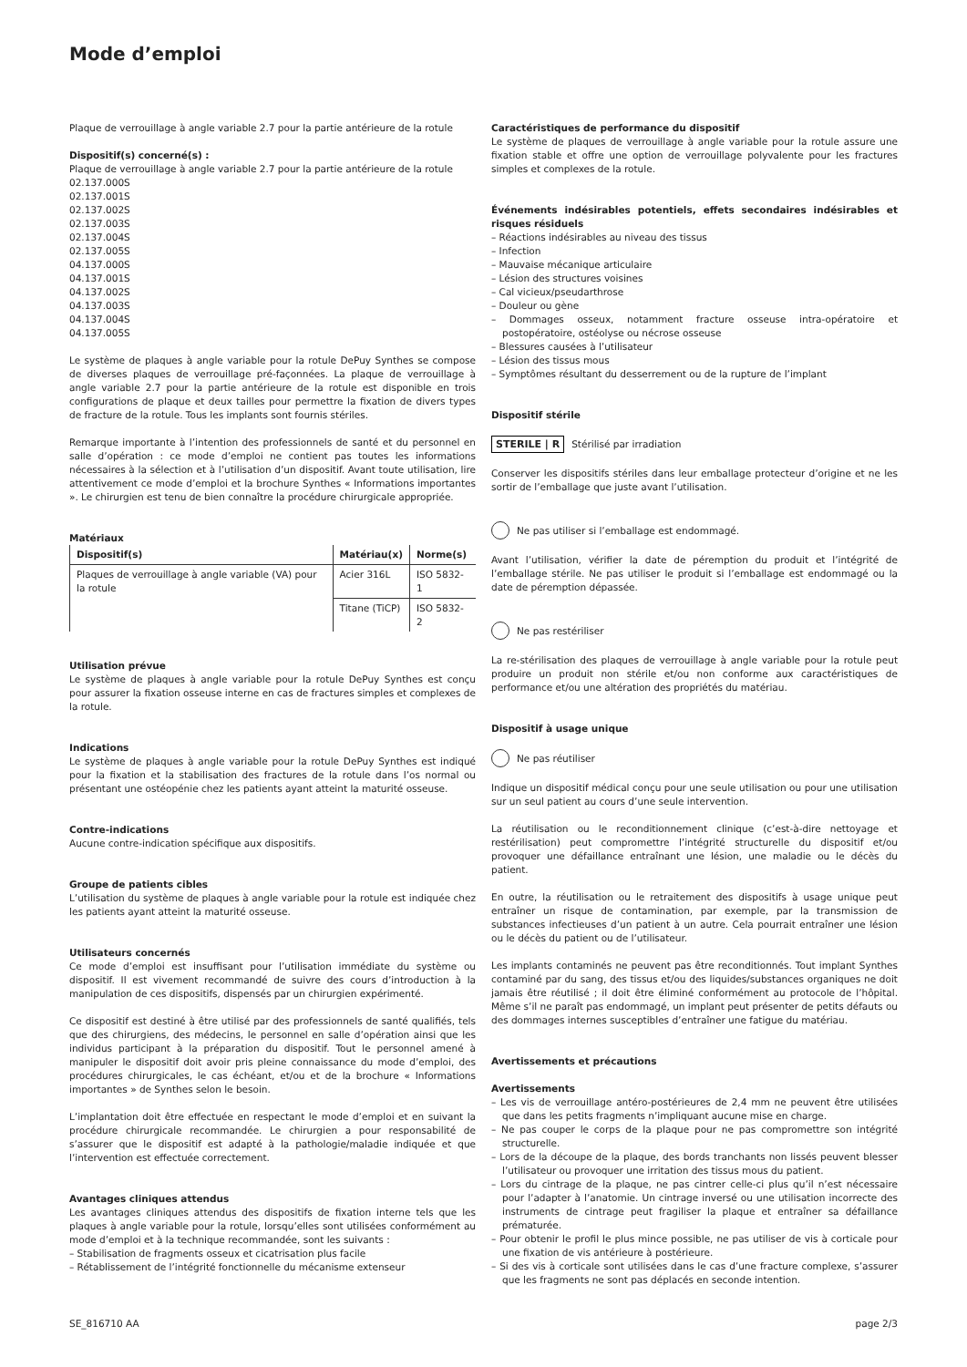Mode d’emploi
Plaque de verrouillage à angle variable 2.7 pour la partie antérieure de la rotule
Dispositif(s) concerné(s) :
Plaque de verrouillage à angle variable 2.7 pour la partie antérieure de la rotule
02.137.000S
02.137.001S
02.137.002S
02.137.003S
02.137.004S
02.137.005S
04.137.000S
04.137.001S
04.137.002S
04.137.003S
04.137.004S
04.137.005S
Le système de plaques à angle variable pour la rotule DePuy Synthes se compose de diverses plaques de verrouillage pré-façonnées. La plaque de verrouillage à angle variable 2.7 pour la partie antérieure de la rotule est disponible en trois configurations de plaque et deux tailles pour permettre la fixation de divers types de fracture de la rotule. Tous les implants sont fournis stériles.
Remarque importante à l’intention des professionnels de santé et du personnel en salle d’opération : ce mode d’emploi ne contient pas toutes les informations nécessaires à la sélection et à l’utilisation d’un dispositif. Avant toute utilisation, lire attentivement ce mode d’emploi et la brochure Synthes « Informations importantes ». Le chirurgien est tenu de bien connaître la procédure chirurgicale appropriée.
Matériaux
| Dispositif(s) | Matériau(x) | Norme(s) |
| --- | --- | --- |
| Plaques de verrouillage à angle variable (VA) pour la rotule | Acier 316L | ISO 5832-1 |
| | Titane (TiCP) | ISO 5832-2 |
Utilisation prévue
Le système de plaques à angle variable pour la rotule DePuy Synthes est conçu pour assurer la fixation osseuse interne en cas de fractures simples et complexes de la rotule.
Indications
Le système de plaques à angle variable pour la rotule DePuy Synthes est indiqué pour la fixation et la stabilisation des fractures de la rotule dans l’os normal ou présentant une ostéopénie chez les patients ayant atteint la maturité osseuse.
Contre-indications
Aucune contre-indication spécifique aux dispositifs.
Groupe de patients cibles
L’utilisation du système de plaques à angle variable pour la rotule est indiquée chez les patients ayant atteint la maturité osseuse.
Utilisateurs concernés
Ce mode d’emploi est insuffisant pour l’utilisation immédiate du système ou dispositif. Il est vivement recommandé de suivre des cours d’introduction à la manipulation de ces dispositifs, dispensés par un chirurgien expérimenté.
Ce dispositif est destiné à être utilisé par des professionnels de santé qualifiés, tels que des chirurgiens, des médecins, le personnel en salle d’opération ainsi que les individus participant à la préparation du dispositif. Tout le personnel amené à manipuler le dispositif doit avoir pris pleine connaissance du mode d’emploi, des procédures chirurgicales, le cas échéant, et/ou et de la brochure « Informations importantes » de Synthes selon le besoin.
L’implantation doit être effectuée en respectant le mode d’emploi et en suivant la procédure chirurgicale recommandée. Le chirurgien a pour responsabilité de s’assurer que le dispositif est adapté à la pathologie/maladie indiquée et que l’intervention est effectuée correctement.
Avantages cliniques attendus
Les avantages cliniques attendus des dispositifs de fixation interne tels que les plaques à angle variable pour la rotule, lorsqu’elles sont utilisées conformément au mode d’emploi et à la technique recommandée, sont les suivants :
– Stabilisation de fragments osseux et cicatrisation plus facile
– Rétablissement de l’intégrité fonctionnelle du mécanisme extenseur
Caractéristiques de performance du dispositif
Le système de plaques de verrouillage à angle variable pour la rotule assure une fixation stable et offre une option de verrouillage polyvalente pour les fractures simples et complexes de la rotule.
Événements indésirables potentiels, effets secondaires indésirables et risques résiduels
– Réactions indésirables au niveau des tissus
– Infection
– Mauvaise mécanique articulaire
– Lésion des structures voisines
– Cal vicieux/pseudarthrose
– Douleur ou gène
– Dommages osseux, notamment fracture osseuse intra-opératoire et postopératoire, ostéolyse ou nécrose osseuse
– Blessures causées à l’utilisateur
– Lésion des tissus mous
– Symptômes résultant du desserrement ou de la rupture de l’implant
Dispositif stérile
STERILE | R Stérilisé par irradiation
Conserver les dispositifs stériles dans leur emballage protecteur d’origine et ne les sortir de l’emballage que juste avant l’utilisation.
Ne pas utiliser si l’emballage est endommagé.
Avant l’utilisation, vérifier la date de péremption du produit et l’intégrité de l’emballage stérile. Ne pas utiliser le produit si l’emballage est endommagé ou la date de péremption dépassée.
Ne pas restériliser
La re-stérilisation des plaques de verrouillage à angle variable pour la rotule peut produire un produit non stérile et/ou non conforme aux caractéristiques de performance et/ou une altération des propriétés du matériau.
Dispositif à usage unique
Ne pas réutiliser
Indique un dispositif médical conçu pour une seule utilisation ou pour une utilisation sur un seul patient au cours d’une seule intervention.
La réutilisation ou le reconditionnement clinique (c’est-à-dire nettoyage et restérilisation) peut compromettre l’intégrité structurelle du dispositif et/ou provoquer une défaillance entraînant une lésion, une maladie ou le décès du patient.
En outre, la réutilisation ou le retraitement des dispositifs à usage unique peut entraîner un risque de contamination, par exemple, par la transmission de substances infectieuses d’un patient à un autre. Cela pourrait entraîner une lésion ou le décès du patient ou de l’utilisateur.
Les implants contaminés ne peuvent pas être reconditionnés. Tout implant Synthes contaminé par du sang, des tissus et/ou des liquides/substances organiques ne doit jamais être réutilisé ; il doit être éliminé conformément au protocole de l’hôpital. Même s’il ne paraît pas endommagé, un implant peut présenter de petits défauts ou des dommages internes susceptibles d’entraîner une fatigue du matériau.
Avertissements et précautions
Avertissements
– Les vis de verrouillage antéro-postérieures de 2,4 mm ne peuvent être utilisées que dans les petits fragments n’impliquant aucune mise en charge.
– Ne pas couper le corps de la plaque pour ne pas compromettre son intégrité structurelle.
– Lors de la découpe de la plaque, des bords tranchants non lissés peuvent blesser l’utilisateur ou provoquer une irritation des tissus mous du patient.
– Lors du cintrage de la plaque, ne pas cintrer celle-ci plus qu’il n’est nécessaire pour l’adapter à l’anatomie. Un cintrage inversé ou une utilisation incorrecte des instruments de cintrage peut fragiliser la plaque et entraîner sa défaillance prématurée.
– Pour obtenir le profil le plus mince possible, ne pas utiliser de vis à corticale pour une fixation de vis antérieure à postérieure.
– Si des vis à corticale sont utilisées dans le cas d’une fracture complexe, s’assurer que les fragments ne sont pas déplacés en seconde intention.
SE_816710 AA page 2/3